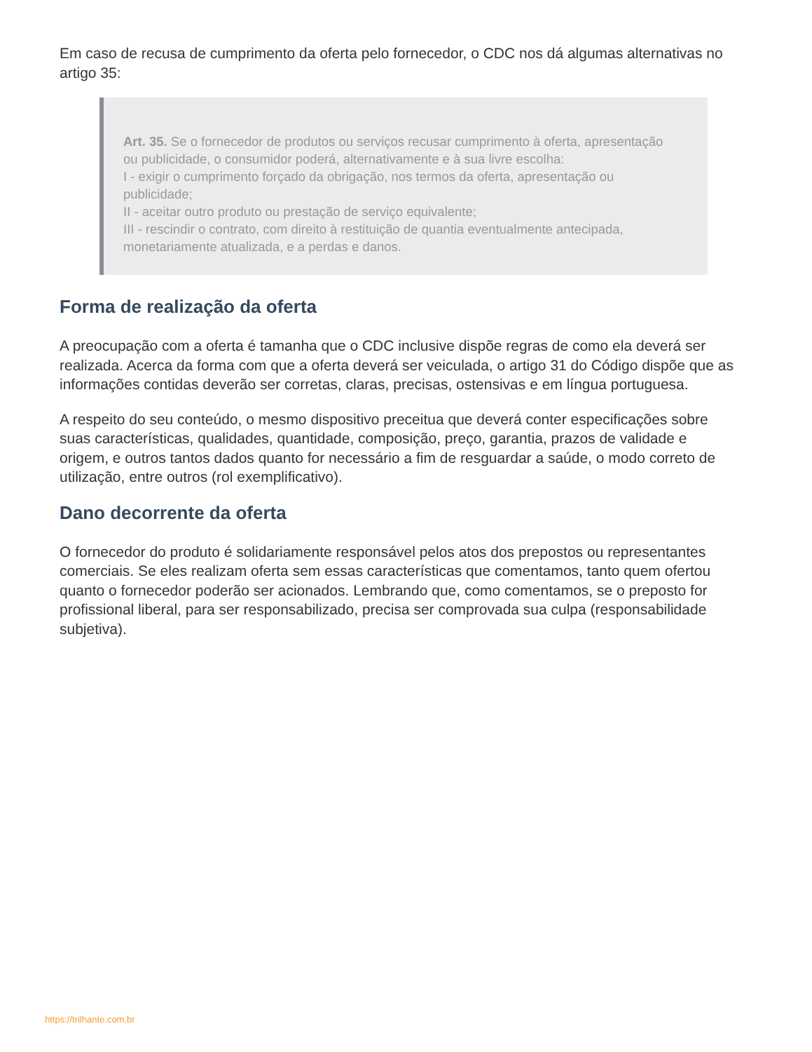Em caso de recusa de cumprimento da oferta pelo fornecedor, o CDC nos dá algumas alternativas no artigo 35:
Art. 35. Se o fornecedor de produtos ou serviços recusar cumprimento à oferta, apresentação ou publicidade, o consumidor poderá, alternativamente e à sua livre escolha:
I - exigir o cumprimento forçado da obrigação, nos termos da oferta, apresentação ou publicidade;
II - aceitar outro produto ou prestação de serviço equivalente;
III - rescindir o contrato, com direito à restituição de quantia eventualmente antecipada, monetariamente atualizada, e a perdas e danos.
Forma de realização da oferta
A preocupação com a oferta é tamanha que o CDC inclusive dispõe regras de como ela deverá ser realizada. Acerca da forma com que a oferta deverá ser veiculada, o artigo 31 do Código dispõe que as informações contidas deverão ser corretas, claras, precisas, ostensivas e em língua portuguesa.
A respeito do seu conteúdo, o mesmo dispositivo preceitua que deverá conter especificações sobre suas características, qualidades, quantidade, composição, preço, garantia, prazos de validade e origem, e outros tantos dados quanto for necessário a fim de resguardar a saúde, o modo correto de utilização, entre outros (rol exemplificativo).
Dano decorrente da oferta
O fornecedor do produto é solidariamente responsável pelos atos dos prepostos ou representantes comerciais. Se eles realizam oferta sem essas características que comentamos, tanto quem ofertou quanto o fornecedor poderão ser acionados. Lembrando que, como comentamos, se o preposto for profissional liberal, para ser responsabilizado, precisa ser comprovada sua culpa (responsabilidade subjetiva).
https://trilhante.com.br